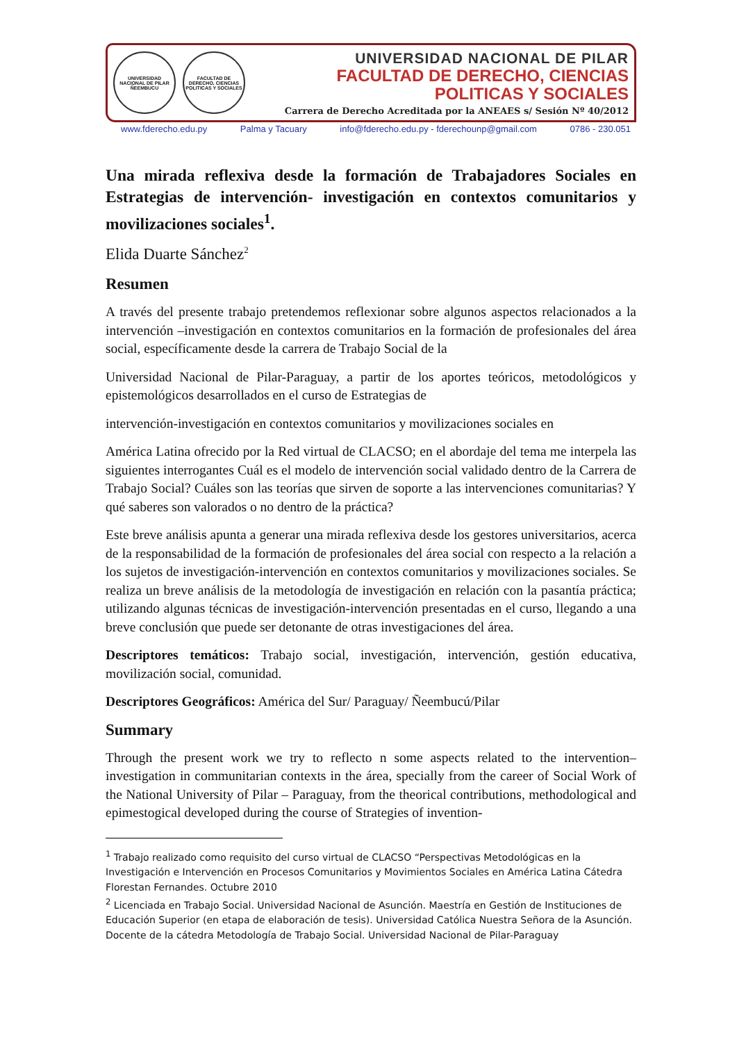UNIVERSIDAD NACIONAL DE PILAR ÑEEMBUCU
FACULTAD DE DERECHO, CIENCIAS POLITICAS Y SOCIALES
UNIVERSIDAD NACIONAL DE PILAR
FACULTAD DE DERECHO, CIENCIAS
POLITICAS Y SOCIALES
Carrera de Derecho Acreditada por la ANEAES s/ Sesión Nº 40/2012
www.fderecho.edu.py Palma y Tacuary info@fderecho.edu.py - fderechounp@gmail.com 0786 - 230.051
Una mirada reflexiva desde la formación de Trabajadores Sociales en Estrategias de intervención- investigación en contextos comunitarios y movilizaciones sociales<sup>1</sup>.
Elida Duarte Sánchez<sup>2</sup>
Resumen
A través del presente trabajo pretendemos reflexionar sobre algunos aspectos relacionados a la intervención –investigación en contextos comunitarios en la formación de profesionales del área social, específicamente desde la carrera de Trabajo Social de la
Universidad Nacional de Pilar-Paraguay, a partir de los aportes teóricos, metodológicos y epistemológicos desarrollados en el curso de Estrategias de
intervención-investigación en contextos comunitarios y movilizaciones sociales en
América Latina ofrecido por la Red virtual de CLACSO; en el abordaje del tema me interpela las siguientes interrogantes Cuál es el modelo de intervención social validado dentro de la Carrera de Trabajo Social? Cuáles son las teorías que sirven de soporte a las intervenciones comunitarias? Y qué saberes son valorados o no dentro de la práctica?
Este breve análisis apunta a generar una mirada reflexiva desde los gestores universitarios, acerca de la responsabilidad de la formación de profesionales del área social con respecto a la relación a los sujetos de investigación-intervención en contextos comunitarios y movilizaciones sociales. Se realiza un breve análisis de la metodología de investigación en relación con la pasantía práctica; utilizando algunas técnicas de investigación-intervención presentadas en el curso, llegando a una breve conclusión que puede ser detonante de otras investigaciones del área.
Descriptores temáticos: Trabajo social, investigación, intervención, gestión educativa, movilización social, comunidad.
Descriptores Geográficos: América del Sur/ Paraguay/ Ñeembucú/Pilar
Summary
Through the present work we try to reflecto n some aspects related to the intervention–investigation in communitarian contexts in the área, specially from the career of Social Work of the National University of Pilar – Paraguay, from the theorical contributions, methodological and epimestogical developed during the course of Strategies of invention-
<sup>1</sup> Trabajo realizado como requisito del curso virtual de CLACSO “Perspectivas Metodológicas en la Investigación e Intervención en Procesos Comunitarios y Movimientos Sociales en América Latina Cátedra Florestan Fernandes. Octubre 2010
<sup>2</sup> Licenciada en Trabajo Social. Universidad Nacional de Asunción. Maestría en Gestión de Instituciones de Educación Superior (en etapa de elaboración de tesis). Universidad Católica Nuestra Señora de la Asunción. Docente de la cátedra Metodología de Trabajo Social. Universidad Nacional de Pilar-Paraguay